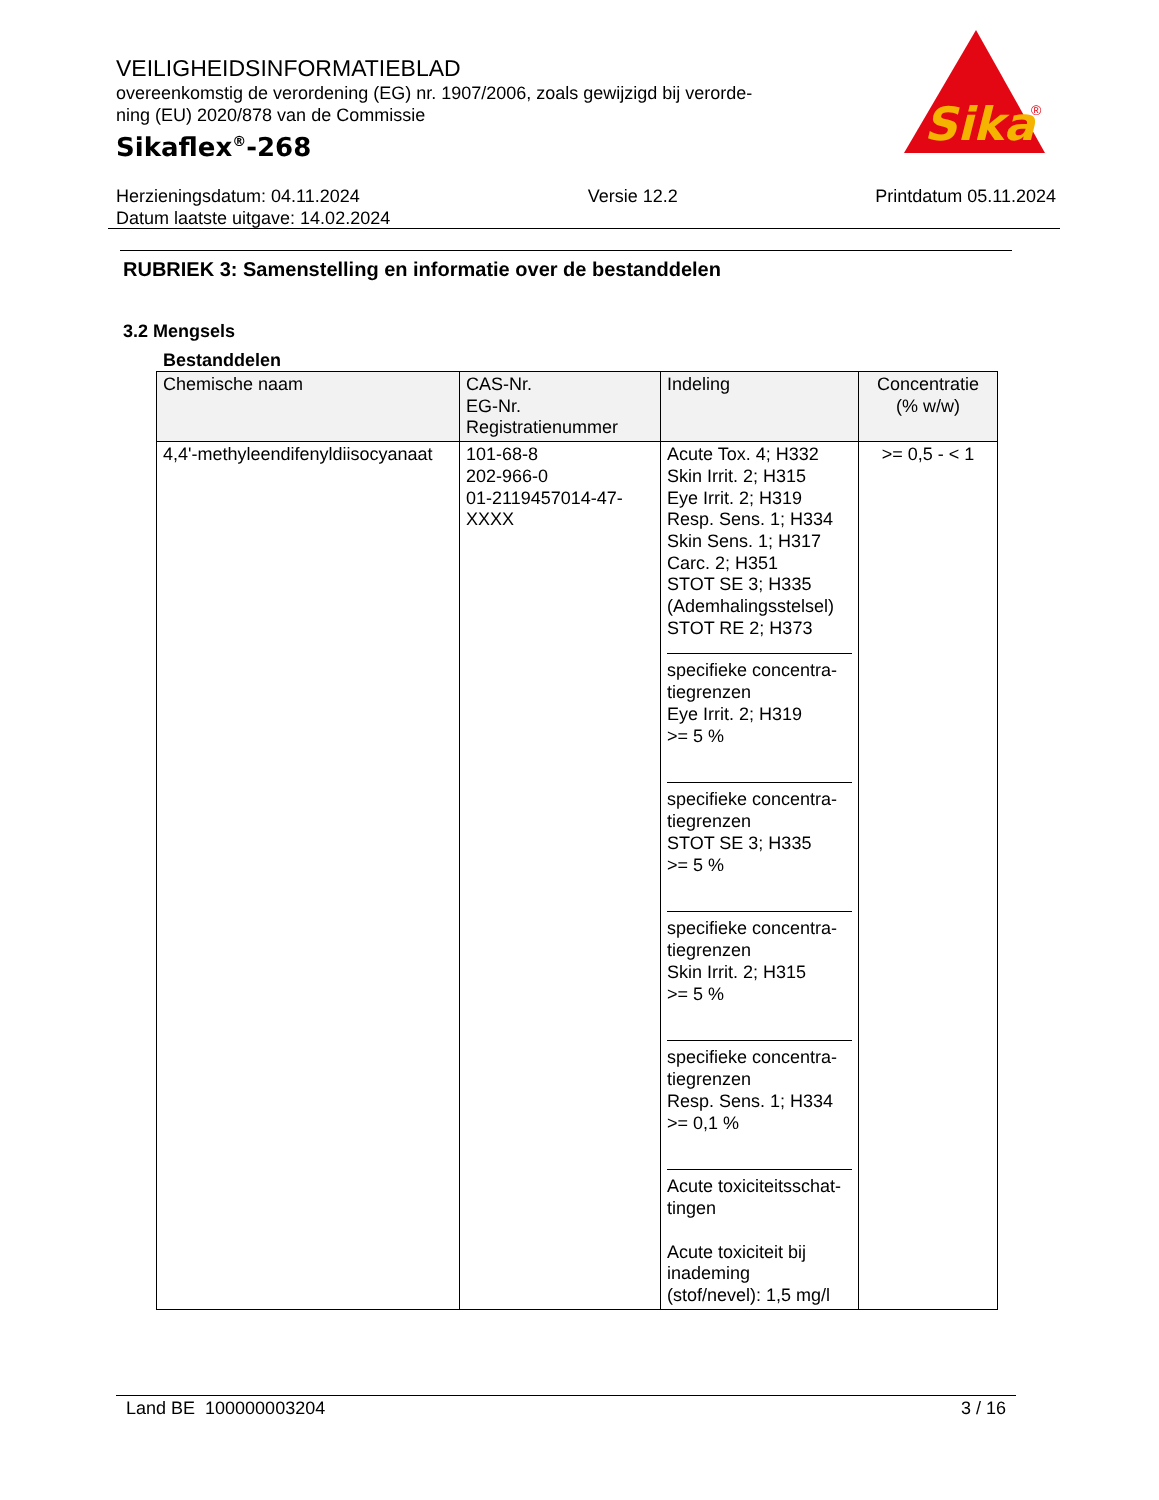VEILIGHEIDSINFORMATIEBLAD
overeenkomstig de verordening (EG) nr. 1907/2006, zoals gewijzigd bij verorde-
ning (EU) 2020/878 van de Commissie
Sikaflex<sup>®</sup>-268
Sika
®
Herzieningsdatum: 04.11.2024
Datum laatste uitgave: 14.02.2024
Versie 12.2 Printdatum 05.11.2024
RUBRIEK 3: Samenstelling en informatie over de bestanddelen
3.2 Mengsels
Bestanddelen
| Chemische naam | CAS-Nr. EG-Nr. Registratienummer | Indeling | Concentratie (% w/w) |
| --- | --- | --- | --- |
| 4,4'-methyleendifenyldiisocyanaat | 101-68-8 202-966-0 01-2119457014-47- XXXX | Acute Tox. 4; H332 Skin Irrit. 2; H315 Eye Irrit. 2; H319 Resp. Sens. 1; H334 Skin Sens. 1; H317 Carc. 2; H351 STOT SE 3; H335 (Ademhalingsstelsel) STOT RE 2; H373 specifieke concentra- tiegrenzen Eye Irrit. 2; H319 >= 5 % specifieke concentra- tiegrenzen STOT SE 3; H335 >= 5 % specifieke concentra- tiegrenzen Skin Irrit. 2; H315 >= 5 % specifieke concentra- tiegrenzen Resp. Sens. 1; H334 >= 0,1 % Acute toxiciteitsschat- tingen Acute toxiciteit bij inademing (stof/nevel): 1,5 mg/l | >= 0,5 - < 1 |
Land BE 100000003204 3 / 16